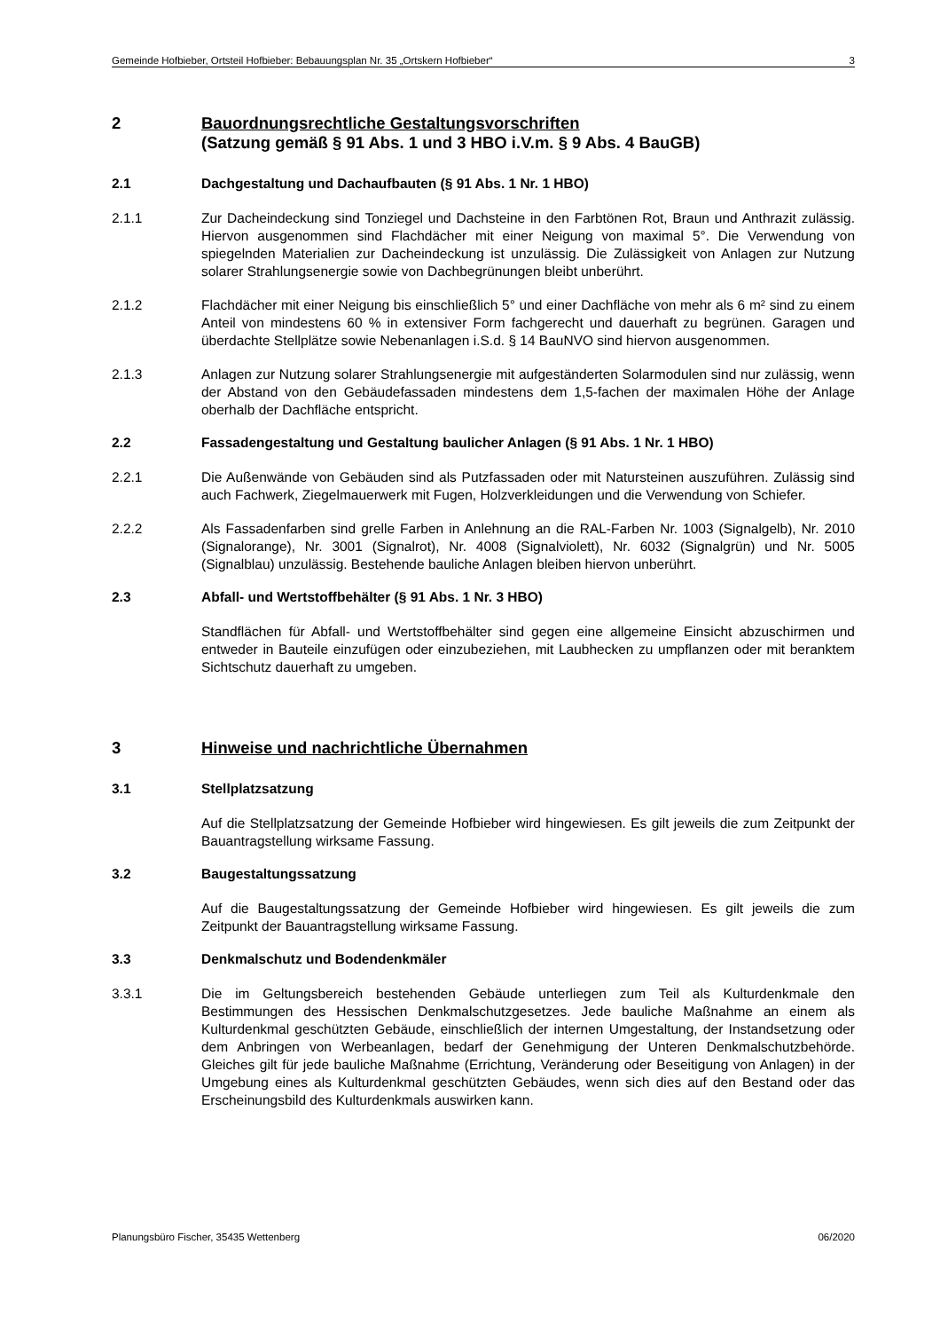Gemeinde Hofbieber, Ortsteil Hofbieber: Bebauungsplan Nr. 35 „Ortskern Hofbieber“3
2 Bauordnungsrechtliche Gestaltungsvorschriften
(Satzung gemäß § 91 Abs. 1 und 3 HBO i.V.m. § 9 Abs. 4 BauGB)
2.1 Dachgestaltung und Dachaufbauten (§ 91 Abs. 1 Nr. 1 HBO)
2.1.1 Zur Dacheindeckung sind Tonziegel und Dachsteine in den Farbtönen Rot, Braun und Anthrazit zulässig. Hiervon ausgenommen sind Flachdächer mit einer Neigung von maximal 5°. Die Verwendung von spiegelnden Materialien zur Dacheindeckung ist unzulässig. Die Zulässigkeit von Anlagen zur Nutzung solarer Strahlungsenergie sowie von Dachbegrünungen bleibt unberührt.
2.1.2 Flachdächer mit einer Neigung bis einschließlich 5° und einer Dachfläche von mehr als 6 m² sind zu einem Anteil von mindestens 60 % in extensiver Form fachgerecht und dauerhaft zu begrünen. Garagen und überdachte Stellplätze sowie Nebenanlagen i.S.d. § 14 BauNVO sind hiervon ausgenommen.
2.1.3 Anlagen zur Nutzung solarer Strahlungsenergie mit aufgeständerten Solarmodulen sind nur zulässig, wenn der Abstand von den Gebäudefassaden mindestens dem 1,5-fachen der maximalen Höhe der Anlage oberhalb der Dachfläche entspricht.
2.2 Fassadengestaltung und Gestaltung baulicher Anlagen (§ 91 Abs. 1 Nr. 1 HBO)
2.2.1 Die Außenwände von Gebäuden sind als Putzfassaden oder mit Natursteinen auszuführen. Zulässig sind auch Fachwerk, Ziegelmauerwerk mit Fugen, Holzverkleidungen und die Verwendung von Schiefer.
2.2.2 Als Fassadenfarben sind grelle Farben in Anlehnung an die RAL-Farben Nr. 1003 (Signalgelb), Nr. 2010 (Signalorange), Nr. 3001 (Signalrot), Nr. 4008 (Signalviolett), Nr. 6032 (Signalgrün) und Nr. 5005 (Signalblau) unzulässig. Bestehende bauliche Anlagen bleiben hiervon unberührt.
2.3 Abfall- und Wertstoffbehälter (§ 91 Abs. 1 Nr. 3 HBO)
Standflächen für Abfall- und Wertstoffbehälter sind gegen eine allgemeine Einsicht abzuschirmen und entweder in Bauteile einzufügen oder einzubeziehen, mit Laubhecken zu umpflanzen oder mit beranktem Sichtschutz dauerhaft zu umgeben.
3 Hinweise und nachrichtliche Übernahmen
3.1 Stellplatzsatzung
Auf die Stellplatzsatzung der Gemeinde Hofbieber wird hingewiesen. Es gilt jeweils die zum Zeitpunkt der Bauantragstellung wirksame Fassung.
3.2 Baugestaltungssatzung
Auf die Baugestaltungssatzung der Gemeinde Hofbieber wird hingewiesen. Es gilt jeweils die zum Zeitpunkt der Bauantragstellung wirksame Fassung.
3.3 Denkmalschutz und Bodendenkmäler
3.3.1 Die im Geltungsbereich bestehenden Gebäude unterliegen zum Teil als Kulturdenkmale den Bestimmungen des Hessischen Denkmalschutzgesetzes. Jede bauliche Maßnahme an einem als Kulturdenkmal geschützten Gebäude, einschließlich der internen Umgestaltung, der Instandsetzung oder dem Anbringen von Werbeanlagen, bedarf der Genehmigung der Unteren Denkmalschutzbehörde. Gleiches gilt für jede bauliche Maßnahme (Errichtung, Veränderung oder Beseitigung von Anlagen) in der Umgebung eines als Kulturdenkmal geschützten Gebäudes, wenn sich dies auf den Bestand oder das Erscheinungsbild des Kulturdenkmals auswirken kann.
Planungsbüro Fischer, 35435 Wettenberg 06/2020